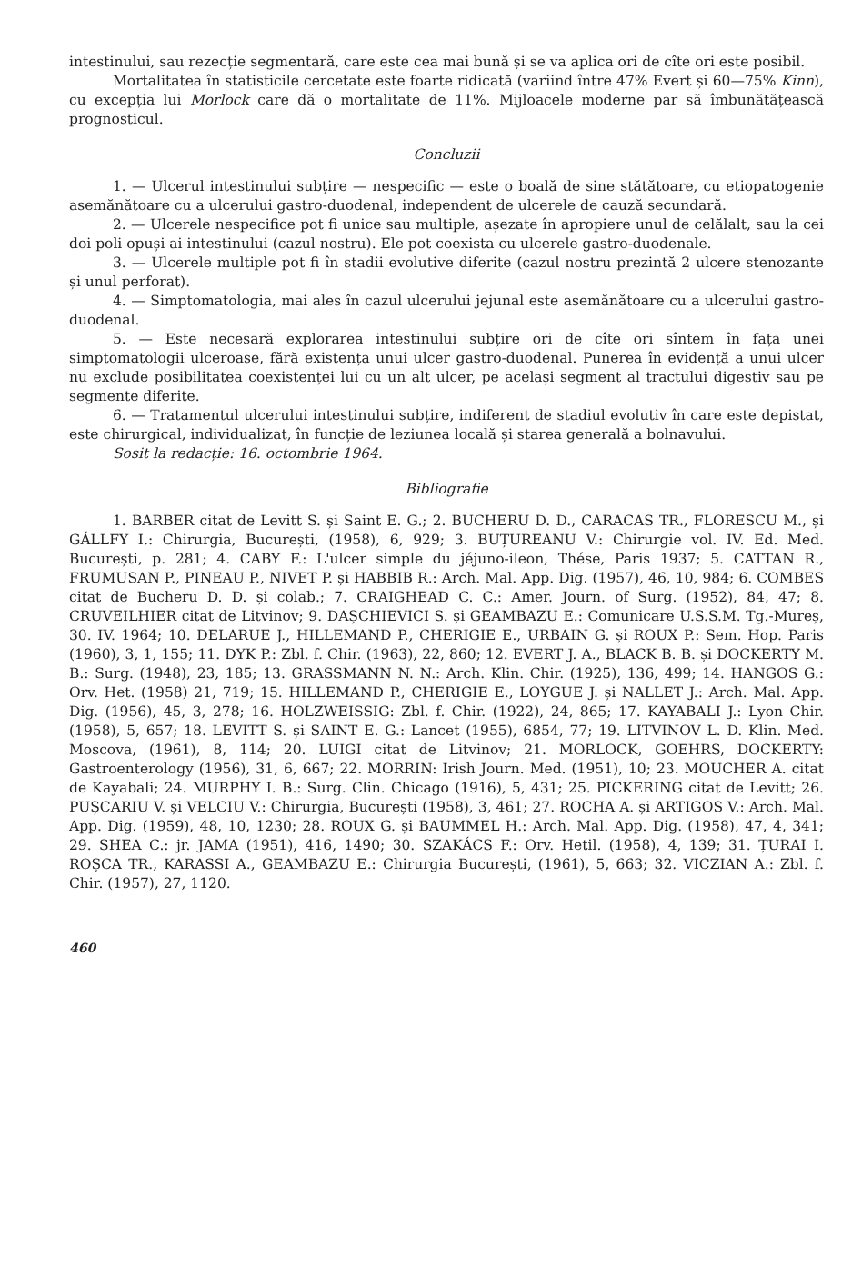intestinului, sau rezecție segmentară, care este cea mai bună și se va aplica ori de cîte ori este posibil.
Mortalitatea în statisticile cercetate este foarte ridicată (variind între 47% Evert și 60—75% Kinn), cu excepția lui Morlock care dă o mortalitate de 11%. Mijloacele moderne par să îmbunătățească prognosticul.
Concluzii
1. — Ulcerul intestinului subțire — nespecific — este o boală de sine stătătoare, cu etiopatogenie asemănătoare cu a ulcerului gastro-duodenal, independent de ulcerele de cauză secundară.
2. — Ulcerele nespecifice pot fi unice sau multiple, așezate în apropiere unul de celălalt, sau la cei doi poli opuși ai intestinului (cazul nostru). Ele pot coexista cu ulcerele gastro-duodenale.
3. — Ulcerele multiple pot fi în stadii evolutive diferite (cazul nostru prezintă 2 ulcere stenozante și unul perforat).
4. — Simptomatologia, mai ales în cazul ulcerului jejunal este asemănătoare cu a ulcerului gastro-duodenal.
5. — Este necesară explorarea intestinului subțire ori de cîte ori sîntem în fața unei simptomatologii ulceroase, fără existența unui ulcer gastro-duodenal. Punerea în evidență a unui ulcer nu exclude posibilitatea coexistenței lui cu un alt ulcer, pe același segment al tractului digestiv sau pe segmente diferite.
6. — Tratamentul ulcerului intestinului subțire, indiferent de stadiul evolutiv în care este depistat, este chirurgical, individualizat, în funcție de leziunea locală și starea generală a bolnavului.
Sosit la redacție: 16. octombrie 1964.
Bibliografie
1. BARBER citat de Levitt S. și Saint E. G.; 2. BUCHERU D. D., CARACAS TR., FLORESCU M., și GÁLLFY I.: Chirurgia, București, (1958), 6, 929; 3. BUȚUREANU V.: Chirurgie vol. IV. Ed. Med. București, p. 281; 4. CABY F.: L'ulcer simple du jéjuno-ileon, Thése, Paris 1937; 5. CATTAN R., FRUMUSAN P., PINEAU P., NIVET P. și HABBIB R.: Arch. Mal. App. Dig. (1957), 46, 10, 984; 6. COMBES citat de Bucheru D. D. și colab.; 7. CRAIGHEAD C. C.: Amer. Journ. of Surg. (1952), 84, 47; 8. CRUVEILHIER citat de Litvinov; 9. DAȘCHIEVICI S. și GEAMBAZU E.: Comunicare U.S.S.M. Tg.-Mureș, 30. IV. 1964; 10. DELARUE J., HILLEMAND P., CHERIGIE E., URBAIN G. și ROUX P.: Sem. Hop. Paris (1960), 3, 1, 155; 11. DYK P.: Zbl. f. Chir. (1963), 22, 860; 12. EVERT J. A., BLACK B. B. și DOCKERTY M. B.: Surg. (1948), 23, 185; 13. GRASSMANN N. N.: Arch. Klin. Chir. (1925), 136, 499; 14. HANGOS G.: Orv. Het. (1958) 21, 719; 15. HILLEMAND P., CHERIGIE E., LOYGUE J. și NALLET J.: Arch. Mal. App. Dig. (1956), 45, 3, 278; 16. HOLZWEISSIG: Zbl. f. Chir. (1922), 24, 865; 17. KAYABALI J.: Lyon Chir. (1958), 5, 657; 18. LEVITT S. și SAINT E. G.: Lancet (1955), 6854, 77; 19. LITVINOV L. D. Klin. Med. Moscova, (1961), 8, 114; 20. LUIGI citat de Litvinov; 21. MORLOCK, GOEHRS, DOCKERTY: Gastroenterology (1956), 31, 6, 667; 22. MORRIN: Irish Journ. Med. (1951), 10; 23. MOUCHER A. citat de Kayabali; 24. MURPHY I. B.: Surg. Clin. Chicago (1916), 5, 431; 25. PICKERING citat de Levitt; 26. PUȘCARIU V. și VELCIU V.: Chirurgia, București (1958), 3, 461; 27. ROCHA A. și ARTIGOS V.: Arch. Mal. App. Dig. (1959), 48, 10, 1230; 28. ROUX G. și BAUMMEL H.: Arch. Mal. App. Dig. (1958), 47, 4, 341; 29. SHEA C.: jr. JAMA (1951), 416, 1490; 30. SZAKÁCS F.: Orv. Hetil. (1958), 4, 139; 31. ȚURAI I. ROȘCA TR., KARASSI A., GEAMBAZU E.: Chirurgia București, (1961), 5, 663; 32. VICZIAN A.: Zbl. f. Chir. (1957), 27, 1120.
460